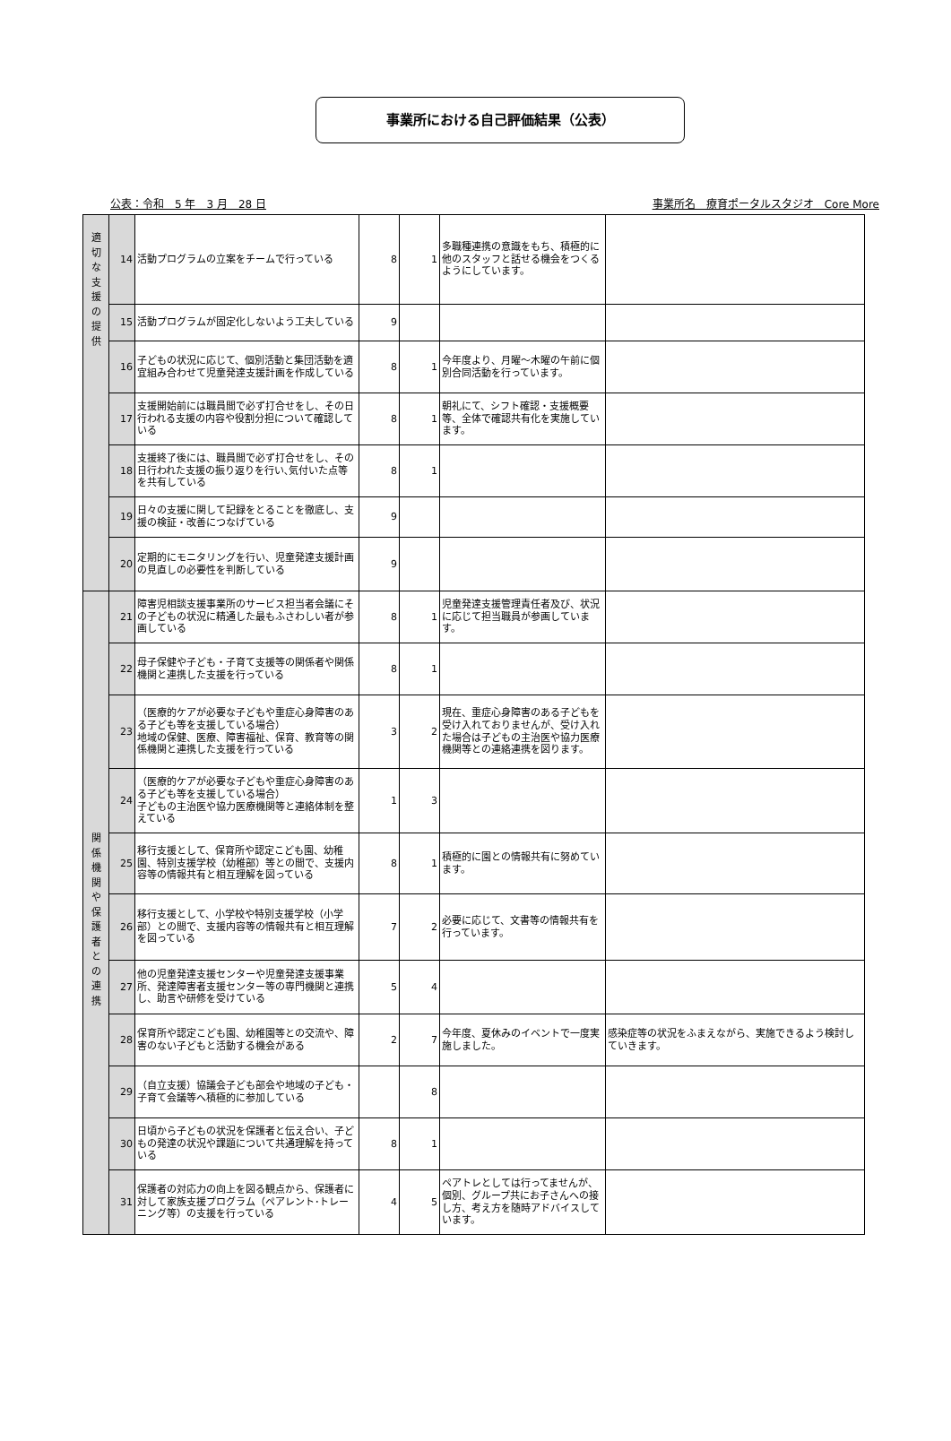事業所における自己評価結果（公表）
公表：令和　5 年　3 月　28 日 事業所名　療育ポータルスタジオ　Core More
| 適 切 な 支 援 の 提 供 | 14 | 活動プログラムの立案をチームで行っている | 8 | 1 | 多職種連携の意識をもち、積極的に他のスタッフと話せる機会をつくるようにしています。 | |
| | 15 | 活動プログラムが固定化しないよう工夫している | 9 | | | |
| | 16 | 子どもの状況に応じて、個別活動と集団活動を適宜組み合わせて児童発達支援計画を作成している | 8 | 1 | 今年度より、月曜～木曜の午前に個別合同活動を行っています。 | |
| | 17 | 支援開始前には職員間で必ず打合せをし、その日行われる支援の内容や役割分担について確認している | 8 | 1 | 朝礼にて、シフト確認・支援概要等、全体で確認共有化を実施しています。 | |
| | 18 | 支援終了後には、職員間で必ず打合せをし、その日行われた支援の振り返りを行い､気付いた点等を共有している | 8 | 1 | | |
| | 19 | 日々の支援に関して記録をとることを徹底し、支援の検証・改善につなげている | 9 | | | |
| | 20 | 定期的にモニタリングを行い、児童発達支援計画の見直しの必要性を判断している | 9 | | | |
| 関 係 機 関 や 保 護 者 と の 連 携 | 21 | 障害児相談支援事業所のサービス担当者会議にその子どもの状況に精通した最もふさわしい者が参画している | 8 | 1 | 児童発達支援管理責任者及び、状況に応じて担当職員が参画しています。 | |
| | 22 | 母子保健や子ども・子育て支援等の関係者や関係機関と連携した支援を行っている | 8 | 1 | | |
| | 23 | （医療的ケアが必要な子どもや重症心身障害のある子ども等を支援している場合） 地域の保健、医療、障害福祉、保育、教育等の関係機関と連携した支援を行っている | 3 | 2 | 現在、重症心身障害のある子どもを受け入れておりませんが、受け入れた場合は子どもの主治医や協力医療機関等との連絡連携を図ります。 | |
| | 24 | （医療的ケアが必要な子どもや重症心身障害のある子ども等を支援している場合） 子どもの主治医や協力医療機関等と連絡体制を整えている | 1 | 3 | | |
| | 25 | 移行支援として、保育所や認定こども園、幼稚園、特別支援学校（幼稚部）等との間で、支援内容等の情報共有と相互理解を図っている | 8 | 1 | 積極的に園との情報共有に努めています。 | |
| | 26 | 移行支援として、小学校や特別支援学校（小学部）との間で、支援内容等の情報共有と相互理解を図っている | 7 | 2 | 必要に応じて、文書等の情報共有を行っています。 | |
| | 27 | 他の児童発達支援センターや児童発達支援事業所、発達障害者支援センター等の専門機関と連携し、助言や研修を受けている | 5 | 4 | | |
| | 28 | 保育所や認定こども園、幼稚園等との交流や、障害のない子どもと活動する機会がある | 2 | 7 | 今年度、夏休みのイベントで一度実施しました。 | 感染症等の状況をふまえながら、実施できるよう検討していきます。 |
| | 29 | （自立支援）協議会子ども部会や地域の子ども・子育て会議等へ積極的に参加している | | 8 | | |
| | 30 | 日頃から子どもの状況を保護者と伝え合い、子どもの発達の状況や課題について共通理解を持っている | 8 | 1 | | |
| | 31 | 保護者の対応力の向上を図る観点から、保護者に対して家族支援プログラム（ペアレント･トレーニング等）の支援を行っている | 4 | 5 | ペアトレとしては行ってませんが、個別、グループ共にお子さんへの接し方、考え方を随時アドバイスしています。 | |